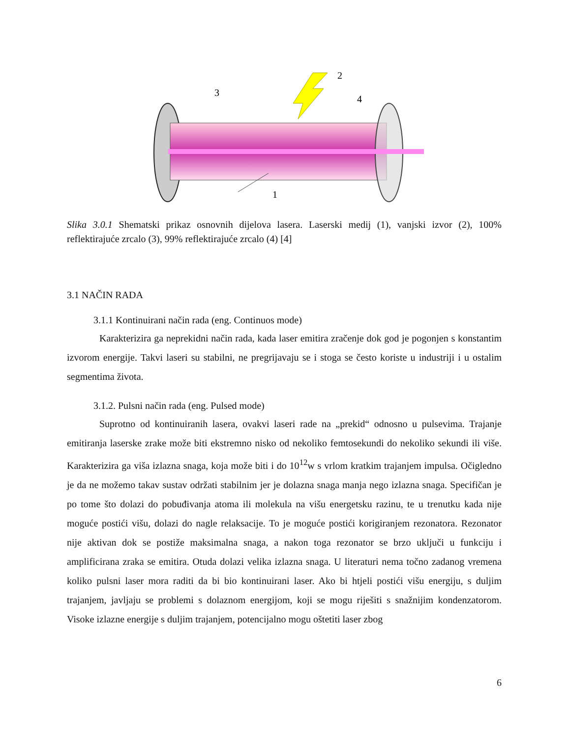3
2
4
1
Slika 3.0.1 Shematski prikaz osnovnih dijelova lasera. Laserski medij (1), vanjski izvor (2), 100% reflektirajuće zrcalo (3), 99% reflektirajuće zrcalo (4) [4]
3.1 NAČIN RADA
3.1.1 Kontinuirani način rada (eng. Continuos mode)
Karakterizira ga neprekidni način rada, kada laser emitira zračenje dok god je pogonjen s konstantim izvorom energije. Takvi laseri su stabilni, ne pregrijavaju se i stoga se često koriste u industriji i u ostalim segmentima života.
3.1.2. Pulsni način rada (eng. Pulsed mode)
Suprotno od kontinuiranih lasera, ovakvi laseri rade na „prekid“ odnosno u pulsevima. Trajanje emitiranja laserske zrake može biti ekstremno nisko od nekoliko femtosekundi do nekoliko sekundi ili više. Karakterizira ga viša izlazna snaga, koja može biti i do 10<sup>12</sup>w s vrlom kratkim trajanjem impulsa. Očigledno je da ne možemo takav sustav održati stabilnim jer je dolazna snaga manja nego izlazna snaga. Specifičan je po tome što dolazi do pobuđivanja atoma ili molekula na višu energetsku razinu, te u trenutku kada nije moguće postići višu, dolazi do nagle relaksacije. To je moguće postići korigiranjem rezonatora. Rezonator nije aktivan dok se postiže maksimalna snaga, a nakon toga rezonator se brzo uključi u funkciju i amplificirana zraka se emitira. Otuda dolazi velika izlazna snaga. U literaturi nema točno zadanog vremena koliko pulsni laser mora raditi da bi bio kontinuirani laser. Ako bi htjeli postići višu energiju, s duljim trajanjem, javljaju se problemi s dolaznom energijom, koji se mogu riješiti s snažnijim kondenzatorom. Visoke izlazne energije s duljim trajanjem, potencijalno mogu oštetiti laser zbog
6